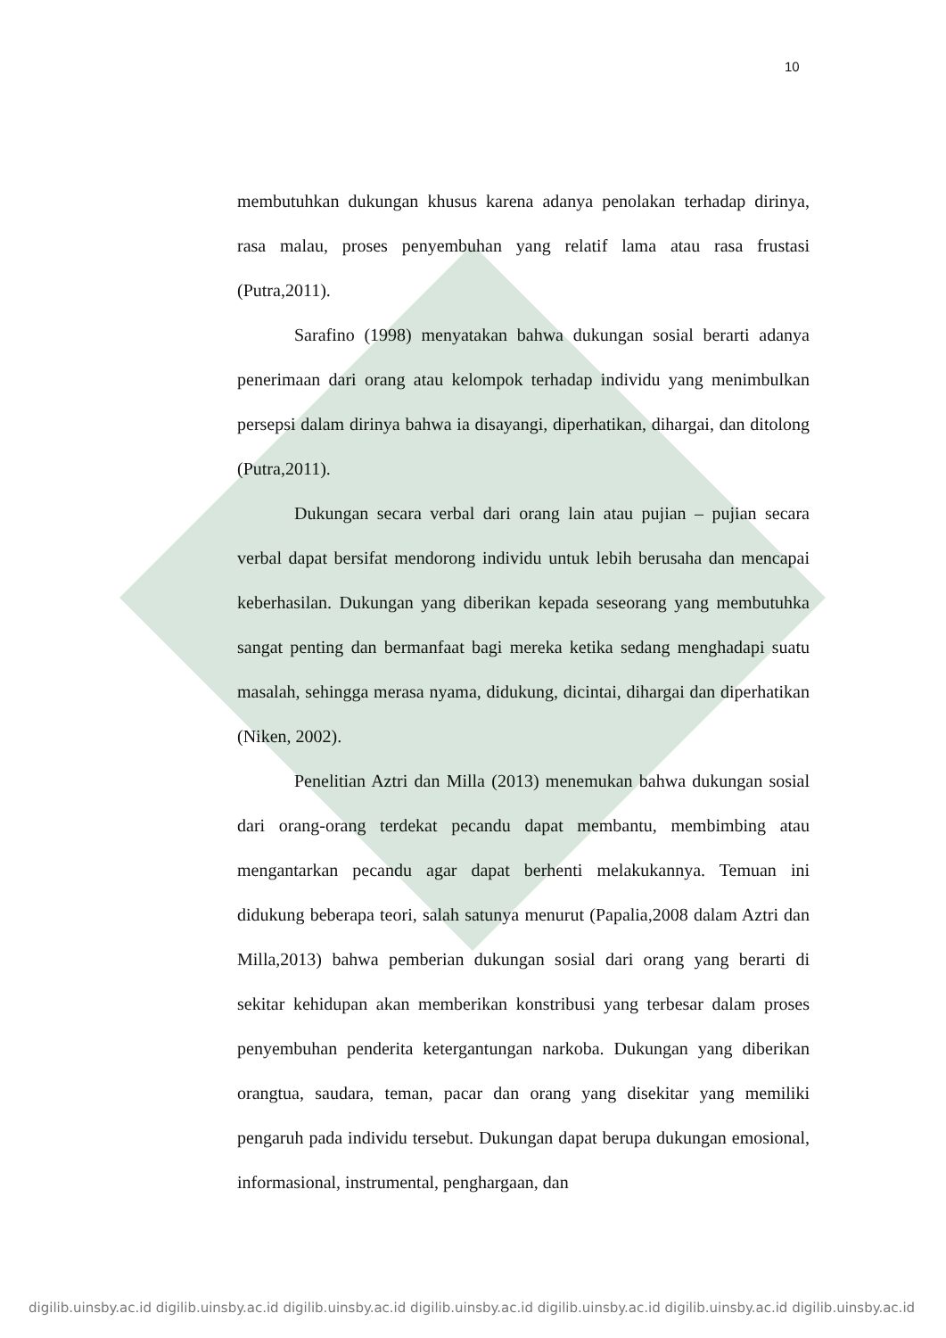10
membutuhkan dukungan khusus karena adanya penolakan terhadap dirinya, rasa malau, proses penyembuhan yang relatif lama atau rasa frustasi (Putra,2011).
Sarafino (1998) menyatakan bahwa dukungan sosial berarti adanya penerimaan dari orang atau kelompok terhadap individu yang menimbulkan persepsi dalam dirinya bahwa ia disayangi, diperhatikan, dihargai, dan ditolong (Putra,2011).
Dukungan secara verbal dari orang lain atau pujian – pujian secara verbal dapat bersifat mendorong individu untuk lebih berusaha dan mencapai keberhasilan. Dukungan yang diberikan kepada seseorang yang membutuhka sangat penting dan bermanfaat bagi mereka ketika sedang menghadapi suatu masalah, sehingga merasa nyama, didukung, dicintai, dihargai dan diperhatikan (Niken, 2002).
Penelitian Aztri dan Milla (2013) menemukan bahwa dukungan sosial dari orang-orang terdekat pecandu dapat membantu, membimbing atau mengantarkan pecandu agar dapat berhenti melakukannya. Temuan ini didukung beberapa teori, salah satunya menurut (Papalia,2008 dalam Aztri dan Milla,2013) bahwa pemberian dukungan sosial dari orang yang berarti di sekitar kehidupan akan memberikan konstribusi yang terbesar dalam proses penyembuhan penderita ketergantungan narkoba. Dukungan yang diberikan orangtua, saudara, teman, pacar dan orang yang disekitar yang memiliki pengaruh pada individu tersebut. Dukungan dapat berupa dukungan emosional, informasional, instrumental, penghargaan, dan
digilib.uinsby.ac.id digilib.uinsby.ac.id digilib.uinsby.ac.id digilib.uinsby.ac.id digilib.uinsby.ac.id digilib.uinsby.ac.id digilib.uinsby.ac.id